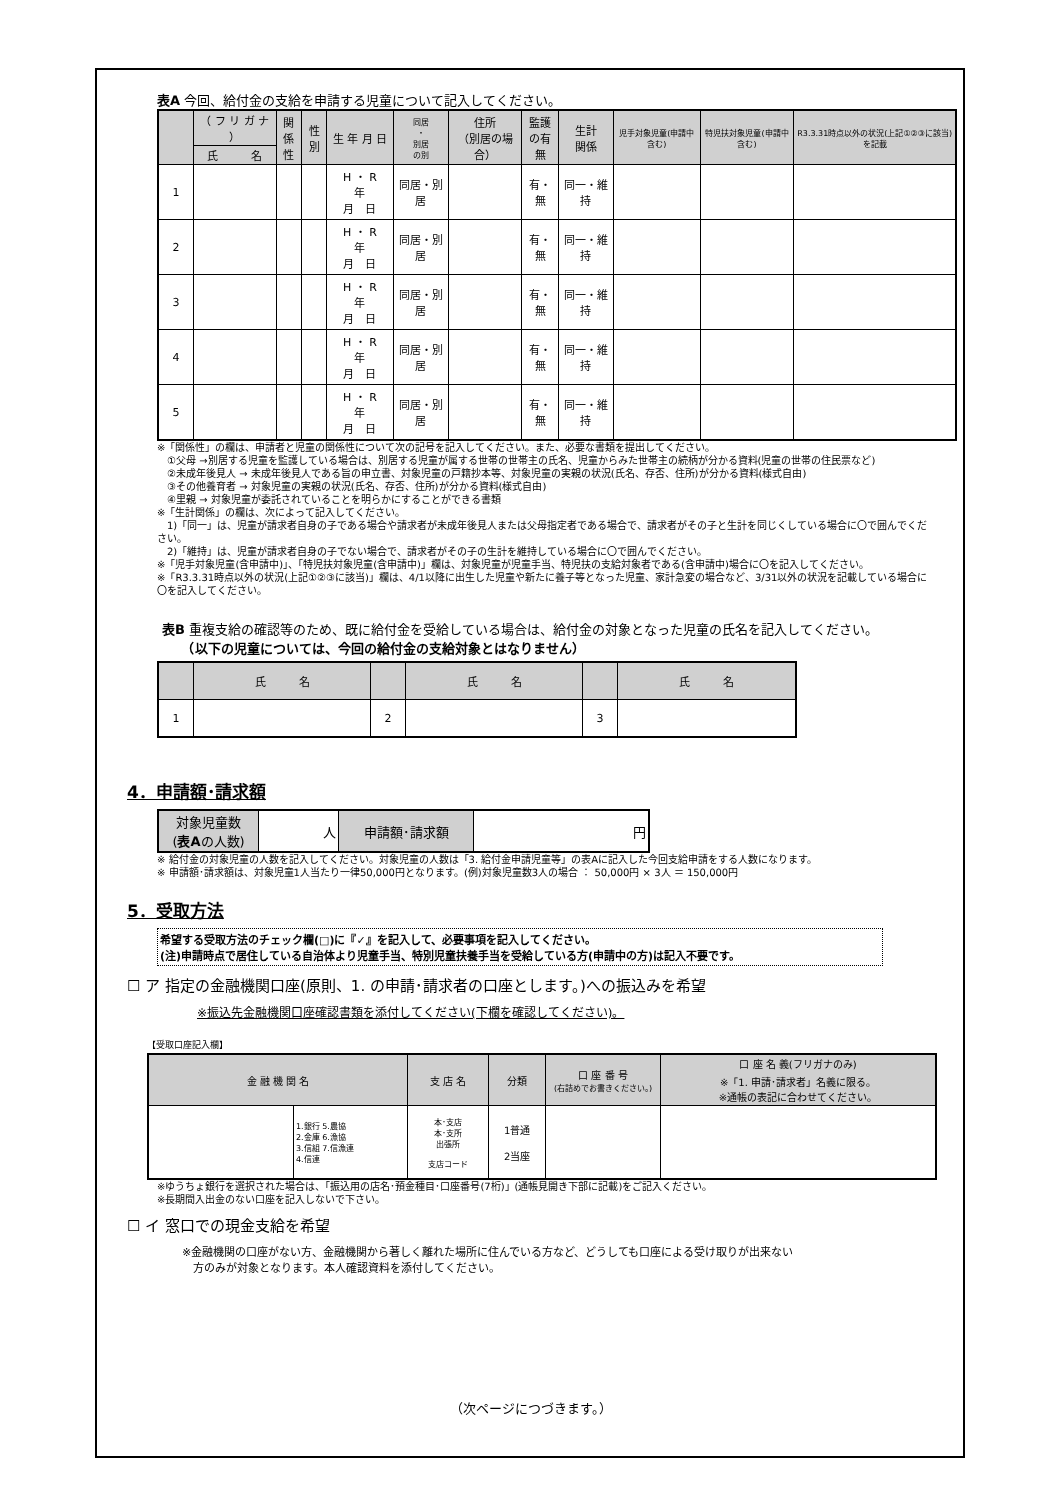表A 今回、給付金の支給を申請する児童について記入してください。
| | （ フ リ ガ ナ ） | 関係 性 | 性別 | 生 年 月 日 | 同居 ・ 別居 の別 | 住所 （別居の場合） | 監護 の有 無 | 生計 関係 | 児手対象児童(申請中含む) | 特児扶対象児童(申請中含む) | R3.3.31時点以外の状況(上記①②③に該当)を記載 |
| --- | --- | --- | --- | --- | --- | --- | --- | --- | --- | --- | --- |
| | 氏 名 | | | | | | | | | | |
| 1 | | | | H ・ R 年 月 日 | 同居・別居 | | 有・無 | 同一・維持 | | | |
| 2 | | | | H ・ R 年 月 日 | 同居・別居 | | 有・無 | 同一・維持 | | | |
| 3 | | | | H ・ R 年 月 日 | 同居・別居 | | 有・無 | 同一・維持 | | | |
| 4 | | | | H ・ R 年 月 日 | 同居・別居 | | 有・無 | 同一・維持 | | | |
| 5 | | | | H ・ R 年 月 日 | 同居・別居 | | 有・無 | 同一・維持 | | | |
※「関係性」の欄は、申請者と児童の関係性について次の記号を記入してください。また、必要な書類を提出してください。
　①父母 →別居する児童を監護している場合は、別居する児童が属する世帯の世帯主の氏名、児童からみた世帯主の続柄が分かる資料(児童の世帯の住民票など)
　②未成年後見人 → 未成年後見人である旨の申立書、対象児童の戸籍抄本等、対象児童の実親の状況(氏名、存否、住所)が分かる資料(様式自由)
　③その他養育者 → 対象児童の実親の状況(氏名、存否、住所)が分かる資料(様式自由)
　④里親 → 対象児童が委託されていることを明らかにすることができる書類
※「生計関係」の欄は、次によって記入してください。
　1)「同一」は、児童が請求者自身の子である場合や請求者が未成年後見人または父母指定者である場合で、請求者がその子と生計を同じくしている場合に〇で囲んでください。
　2)「維持」は、児童が請求者自身の子でない場合で、請求者がその子の生計を維持している場合に〇で囲んでください。
※「児手対象児童(含申請中)」、「特児扶対象児童(含申請中)」欄は、対象児童が児童手当、特児扶の支給対象者である(含申請中)場合に〇を記入してください。
※「R3.3.31時点以外の状況(上記①②③に該当)」欄は、4/1以降に出生した児童や新たに養子等となった児童、家計急変の場合など、3/31以外の状況を記載している場合に〇を記入してください。
表B 重複支給の確認等のため、既に給付金を受給している場合は、給付金の対象となった児童の氏名を記入してください。
　　（以下の児童については、今回の給付金の支給対象とはなりません）
| | 氏 名 | | 氏 名 | | 氏 名 |
| --- | --- | --- | --- | --- | --- |
| 1 | | 2 | | 3 | |
4．申請額･請求額
| 対象児童数 ( 表A の人数) | 人 | 申請額･請求額 | 円 |
※ 給付金の対象児童の人数を記入してください。対象児童の人数は「3. 給付金申請児童等」の表Aに記入した今回支給申請をする人数になります。
※ 申請額･請求額は、対象児童1人当たり一律50,000円となります。(例)対象児童数3人の場合 ： 50,000円 × 3人 ＝ 150,000円
5．受取方法
希望する受取方法のチェック欄(□)に『✓』を記入して、必要事項を記入してください。
(注)申請時点で居住している自治体より児童手当、特別児童扶養手当を受給している方(申請中の方)は記入不要です。
☐ ア 指定の金融機関口座(原則、1. の申請･請求者の口座とします。)への振込みを希望
※振込先金融機関口座確認書類を添付してください(下欄を確認してください)。
【受取口座記入欄】
| 金 融 機 関 名 | | 支 店 名 | 分類 | 口 座 番 号 (右詰めでお書きください。) | 口 座 名 義(フリガナのみ) ※「1. 申請･請求者」名義に限る。 ※通帳の表記に合わせてください。 |
| --- | --- | --- | --- | --- | --- |
| | 1.銀行 5.農協 2.金庫 6.漁協 3.信組 7.信漁連 4.信連 | 本･支店 本･支所 出張所 支店コード | 1普通 2当座 | | |
※ゆうちょ銀行を選択された場合は、「振込用の店名･預金種目･口座番号(7桁)」(通帳見開き下部に記載)をご記入ください。
※長期間入出金のない口座を記入しないで下さい。
☐ イ 窓口での現金支給を希望
※金融機関の口座がない方、金融機関から著しく離れた場所に住んでいる方など、どうしても口座による受け取りが出来ない
　方のみが対象となります。本人確認資料を添付してください。
（次ページにつづきます。）